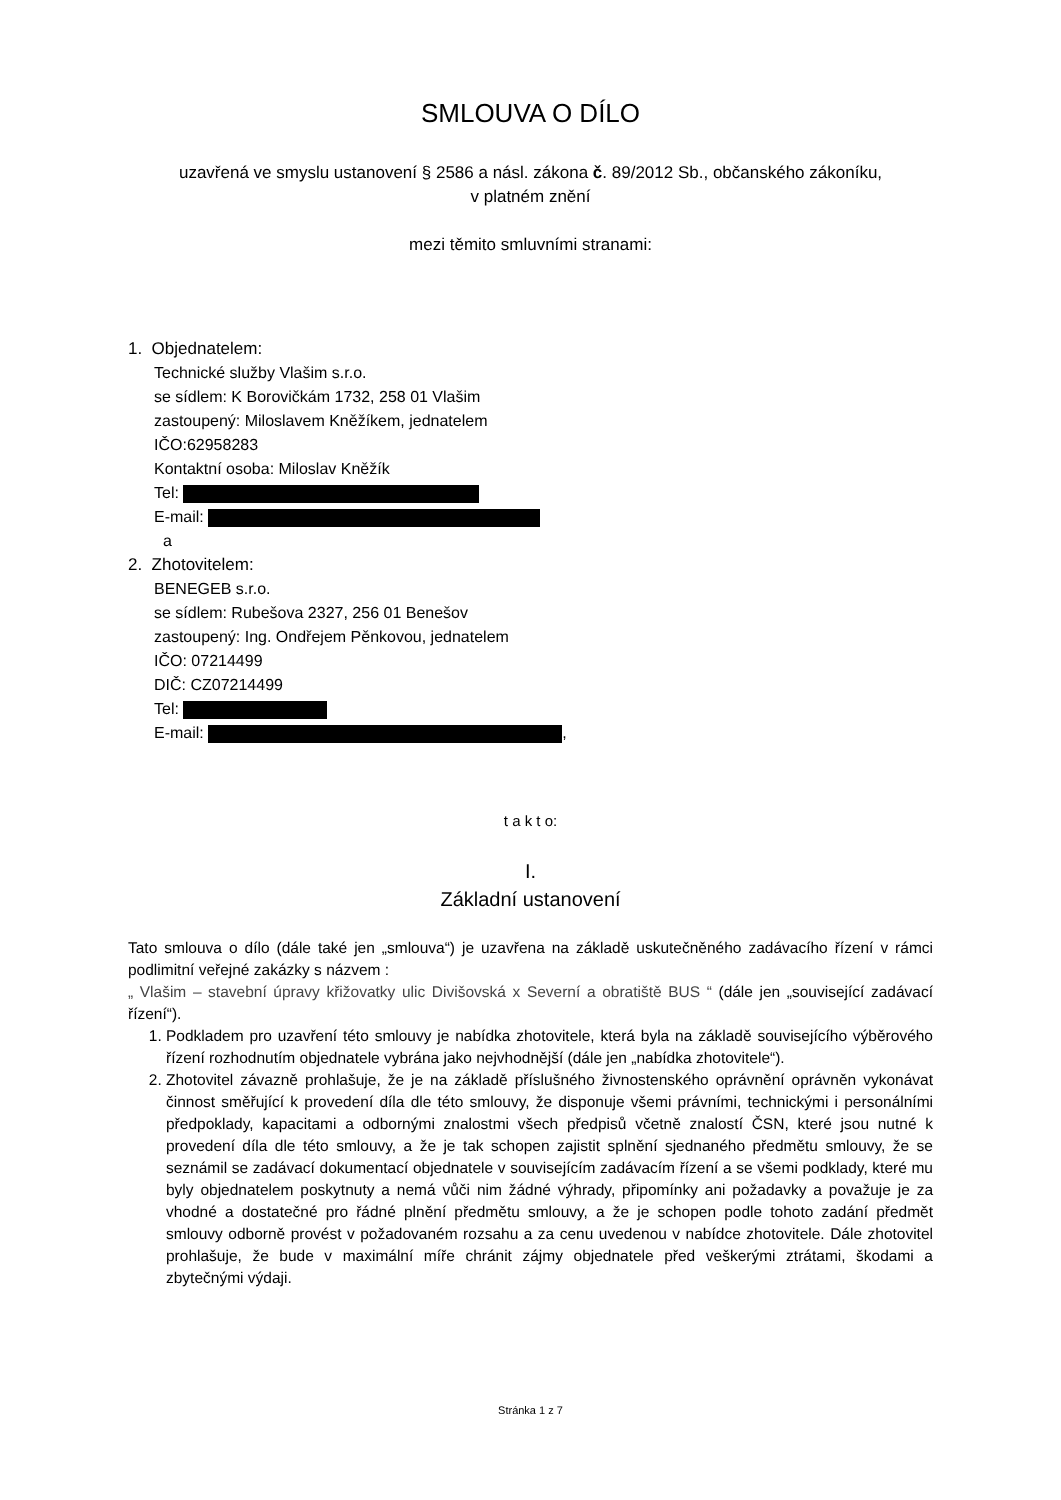SMLOUVA O DÍLO
uzavřená ve smyslu ustanovení § 2586 a násl. zákona č. 89/2012 Sb., občanského zákoníku,
v platném znění
mezi těmito smluvními stranami:
1. Objednatelem:
Technické služby Vlašim s.r.o.
se sídlem: K Borovičkám 1732, 258 01 Vlašim
zastoupený: Miloslavem Kněžíkem, jednatelem
IČO:62958283
Kontaktní osoba: Miloslav Kněžík
Tel:
E-mail:
a
2. Zhotovitelem:
BENEGEB s.r.o.
se sídlem: Rubešova 2327, 256 01 Benešov
zastoupený: Ing. Ondřejem Pěnkovou, jednatelem
IČO: 07214499
DIČ: CZ07214499
Tel:
E-mail: ,
t a k t o:
I.
Základní ustanovení
Tato smlouva o dílo (dále také jen „smlouva“) je uzavřena na základě uskutečněného zadávacího řízení v rámci podlimitní veřejné zakázky s názvem :
„ Vlašim – stavební úpravy křižovatky ulic Divišovská x Severní a obratiště BUS “ (dále jen „související zadávací řízení“).
1. Podkladem pro uzavření této smlouvy je nabídka zhotovitele, která byla na základě souvisejícího výběrového řízení rozhodnutím objednatele vybrána jako nejvhodnější (dále jen „nabídka zhotovitele“).
2. Zhotovitel závazně prohlašuje, že je na základě příslušného živnostenského oprávnění oprávněn vykonávat činnost směřující k provedení díla dle této smlouvy, že disponuje všemi právními, technickými i personálními předpoklady, kapacitami a odbornými znalostmi všech předpisů včetně znalostí ČSN, které jsou nutné k provedení díla dle této smlouvy, a že je tak schopen zajistit splnění sjednaného předmětu smlouvy, že se seznámil se zadávací dokumentací objednatele v souvisejícím zadávacím řízení a se všemi podklady, které mu byly objednatelem poskytnuty a nemá vůči nim žádné výhrady, připomínky ani požadavky a považuje je za vhodné a dostatečné pro řádné plnění předmětu smlouvy, a že je schopen podle tohoto zadání předmět smlouvy odborně provést v požadovaném rozsahu a za cenu uvedenou v nabídce zhotovitele. Dále zhotovitel prohlašuje, že bude v maximální míře chránit zájmy objednatele před veškerými ztrátami, škodami a zbytečnými výdaji.
Stránka 1 z 7